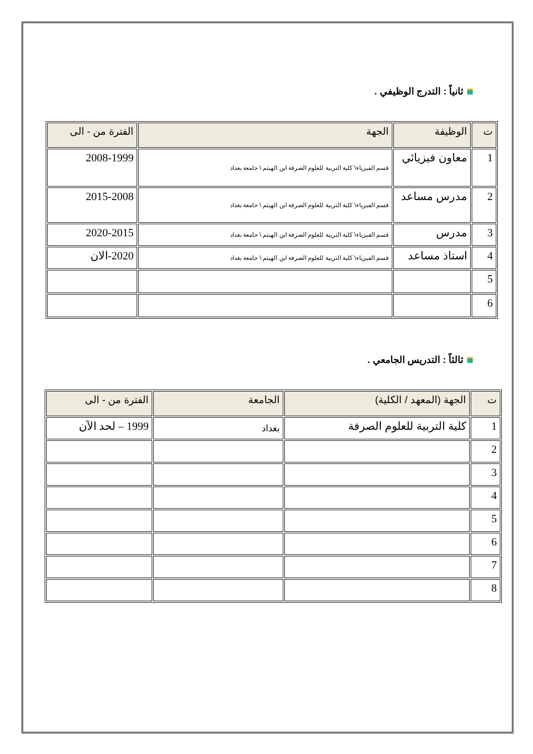ثانياً : التدرج الوظيفي .
| ت | الوظيفة | الجهة | الفترة من - الى |
| --- | --- | --- | --- |
| 1 | معاون فيزيائي | قسم الفيزياء\ كلية التربية للعلوم الصرفة ابن الهيثم \ جامعة بغداد | 2008-1999 |
| 2 | مدرس مساعد | قسم الفيزياء\ كلية التربية للعلوم الصرفة ابن الهيثم \ جامعة بغداد | 2015-2008 |
| 3 | مدرس | قسم الفيزياء\ كلية التربية للعلوم الصرفة ابن الهيثم \ جامعة بغداد | 2020-2015 |
| 4 | استاذ مساعد | قسم الفيزياء\ كلية التربية للعلوم الصرفة ابن الهيثم \ جامعة بغداد | 2020-الان |
| 5 | | | |
| 6 | | | |
ثالثاً : التدريس الجامعي .
| ت | الجهة (المعهد / الكلية) | الجامعة | الفترة من - الى |
| --- | --- | --- | --- |
| 1 | كلية التربية للعلوم الصرفة | بغداد | 1999 – لحد الآن |
| 2 | | | |
| 3 | | | |
| 4 | | | |
| 5 | | | |
| 6 | | | |
| 7 | | | |
| 8 | | | |